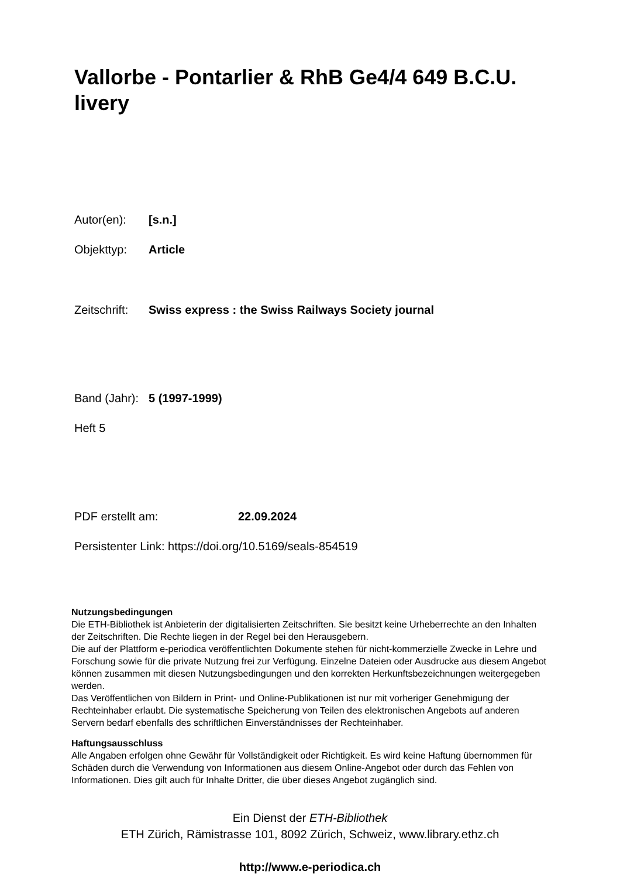Vallorbe - Pontarlier & RhB Ge4/4 649 B.C.U. livery
Autor(en): [s.n.]
Objekttyp: Article
Zeitschrift: Swiss express : the Swiss Railways Society journal
Band (Jahr): 5 (1997-1999)
Heft 5
PDF erstellt am: 22.09.2024
Persistenter Link: https://doi.org/10.5169/seals-854519
Nutzungsbedingungen
Die ETH-Bibliothek ist Anbieterin der digitalisierten Zeitschriften. Sie besitzt keine Urheberrechte an den Inhalten der Zeitschriften. Die Rechte liegen in der Regel bei den Herausgebern.
Die auf der Plattform e-periodica veröffentlichten Dokumente stehen für nicht-kommerzielle Zwecke in Lehre und Forschung sowie für die private Nutzung frei zur Verfügung. Einzelne Dateien oder Ausdrucke aus diesem Angebot können zusammen mit diesen Nutzungsbedingungen und den korrekten Herkunftsbezeichnungen weitergegeben werden.
Das Veröffentlichen von Bildern in Print- und Online-Publikationen ist nur mit vorheriger Genehmigung der Rechteinhaber erlaubt. Die systematische Speicherung von Teilen des elektronischen Angebots auf anderen Servern bedarf ebenfalls des schriftlichen Einverständnisses der Rechteinhaber.
Haftungsausschluss
Alle Angaben erfolgen ohne Gewähr für Vollständigkeit oder Richtigkeit. Es wird keine Haftung übernommen für Schäden durch die Verwendung von Informationen aus diesem Online-Angebot oder durch das Fehlen von Informationen. Dies gilt auch für Inhalte Dritter, die über dieses Angebot zugänglich sind.
Ein Dienst der ETH-Bibliothek
ETH Zürich, Rämistrasse 101, 8092 Zürich, Schweiz, www.library.ethz.ch
http://www.e-periodica.ch